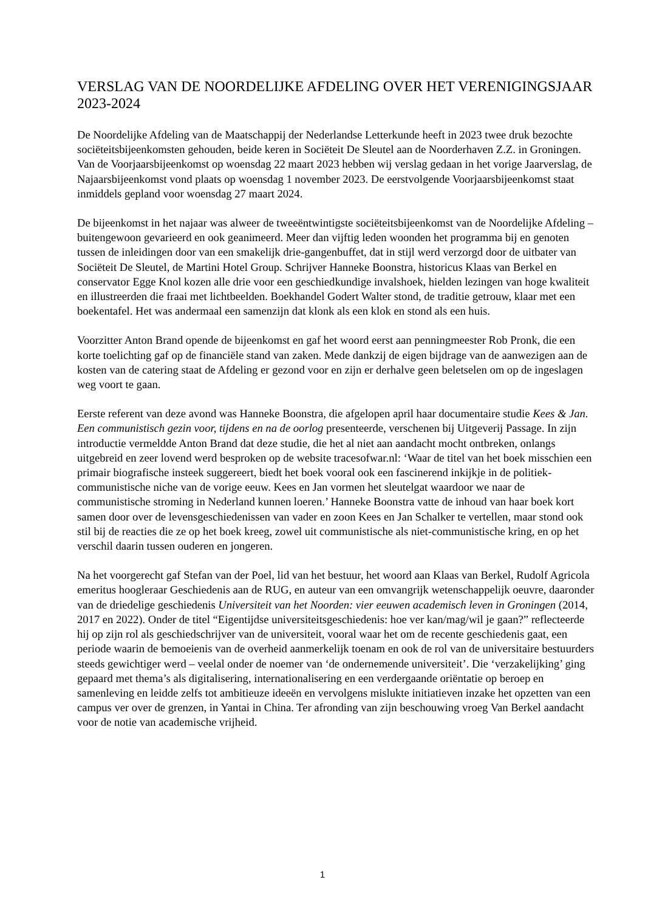VERSLAG VAN DE NOORDELIJKE AFDELING OVER HET VERENIGINGSJAAR 2023-2024
De Noordelijke Afdeling van de Maatschappij der Nederlandse Letterkunde heeft in 2023 twee druk bezochte sociëteitsbijeenkomsten gehouden, beide keren in Sociëteit De Sleutel aan de Noorderhaven Z.Z. in Groningen. Van de Voorjaarsbijeenkomst op woensdag 22 maart 2023 hebben wij verslag gedaan in het vorige Jaarverslag, de Najaarsbijeenkomst vond plaats op woensdag 1 november 2023. De eerstvolgende Voorjaarsbijeenkomst staat inmiddels gepland voor woensdag 27 maart 2024.
De bijeenkomst in het najaar was alweer de tweeëntwintigste sociëteitsbijeenkomst van de Noordelijke Afdeling – buitengewoon gevarieerd en ook geanimeerd. Meer dan vijftig leden woonden het programma bij en genoten tussen de inleidingen door van een smakelijk drie-gangenbuffet, dat in stijl werd verzorgd door de uitbater van Sociëteit De Sleutel, de Martini Hotel Group. Schrijver Hanneke Boonstra, historicus Klaas van Berkel en conservator Egge Knol kozen alle drie voor een geschiedkundige invalshoek, hielden lezingen van hoge kwaliteit en illustreerden die fraai met lichtbeelden. Boekhandel Godert Walter stond, de traditie getrouw, klaar met een boekentafel. Het was andermaal een samenzijn dat klonk als een klok en stond als een huis.
Voorzitter Anton Brand opende de bijeenkomst en gaf het woord eerst aan penningmeester Rob Pronk, die een korte toelichting gaf op de financiële stand van zaken. Mede dankzij de eigen bijdrage van de aanwezigen aan de kosten van de catering staat de Afdeling er gezond voor en zijn er derhalve geen beletselen om op de ingeslagen weg voort te gaan.
Eerste referent van deze avond was Hanneke Boonstra, die afgelopen april haar documentaire studie Kees & Jan. Een communistisch gezin voor, tijdens en na de oorlog presenteerde, verschenen bij Uitgeverij Passage. In zijn introductie vermeldde Anton Brand dat deze studie, die het al niet aan aandacht mocht ontbreken, onlangs uitgebreid en zeer lovend werd besproken op de website tracesofwar.nl: ‘Waar de titel van het boek misschien een primair biografische insteek suggereert, biedt het boek vooral ook een fascinerend inkijkje in de politiek-communistische niche van de vorige eeuw. Kees en Jan vormen het sleutelgat waardoor we naar de communistische stroming in Nederland kunnen loeren.’ Hanneke Boonstra vatte de inhoud van haar boek kort samen door over de levensgeschiedenissen van vader en zoon Kees en Jan Schalker te vertellen, maar stond ook stil bij de reacties die ze op het boek kreeg, zowel uit communistische als niet-communistische kring, en op het verschil daarin tussen ouderen en jongeren.
Na het voorgerecht gaf Stefan van der Poel, lid van het bestuur, het woord aan Klaas van Berkel, Rudolf Agricola emeritus hoogleraar Geschiedenis aan de RUG, en auteur van een omvangrijk wetenschappelijk oeuvre, daaronder van de driedelige geschiedenis Universiteit van het Noorden: vier eeuwen academisch leven in Groningen (2014, 2017 en 2022). Onder de titel “Eigentijdse universiteitsgeschiedenis: hoe ver kan/mag/wil je gaan?” reflecteerde hij op zijn rol als geschiedschrijver van de universiteit, vooral waar het om de recente geschiedenis gaat, een periode waarin de bemoeienis van de overheid aanmerkelijk toenam en ook de rol van de universitaire bestuurders steeds gewichtiger werd – veelal onder de noemer van ‘de ondernemende universiteit’. Die ‘verzakelijking’ ging gepaard met thema’s als digitalisering, internationalisering en een verdergaande oriëntatie op beroep en samenleving en leidde zelfs tot ambitieuze ideeën en vervolgens mislukte initiatieven inzake het opzetten van een campus ver over de grenzen, in Yantai in China. Ter afronding van zijn beschouwing vroeg Van Berkel aandacht voor de notie van academische vrijheid.
1